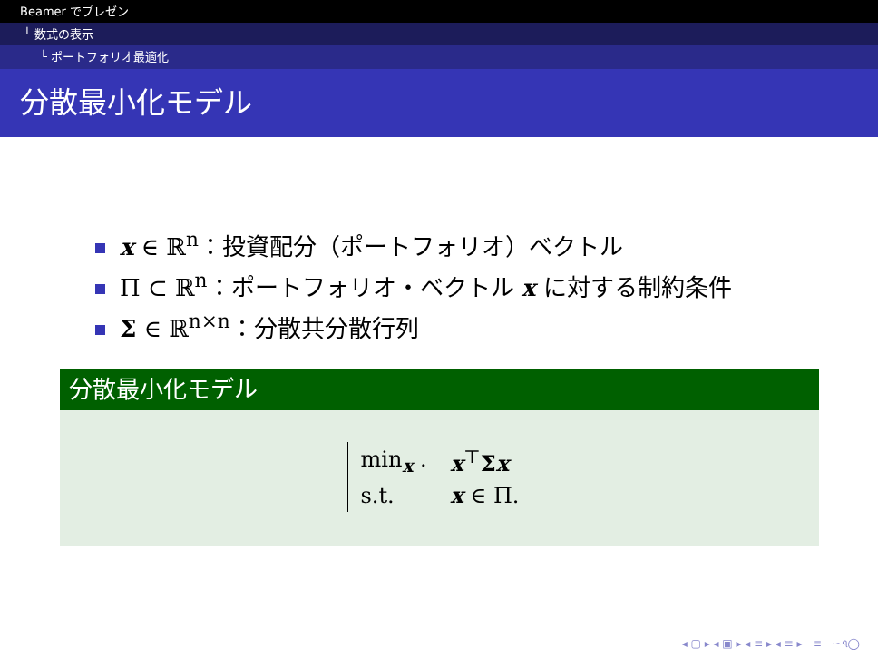Beamer でプレゼン
└ 数式の表示
└ ポートフォリオ最適化
分散最小化モデル
x ∈ ℝ<sup>n</sup>：投資配分（ポートフォリオ）ベクトル
Π ⊂ ℝ<sup>n</sup>：ポートフォリオ・ベクトル x に対する制約条件
Σ ∈ ℝ<sup>n×n</sup>：分散共分散行列
分散最小化モデル
| min<sub>x</sub> . | x<sup>⊤</sup> Σ x |
| s.t. | x ∈ Π. |
◂ ▢ ▸ ◂ ▣ ▸ ◂ ≡ ▸ ◂ ≡ ▸ ≡ ∽৭◯